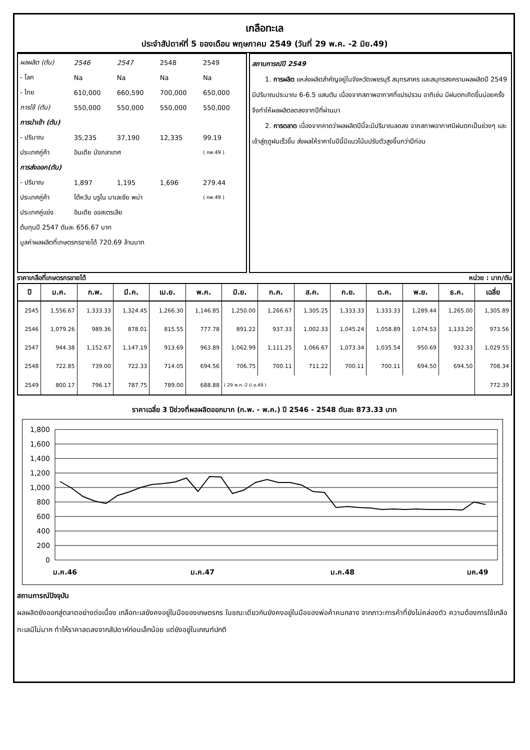เกลือทะเล
ประจำสัปดาห์ที่ 5 ของเดือน พฤษภาคม 2549 (วันที่ 29 พ.ค. -2 มิย.49)
| ผลผลิต (ตัน) | 2546 | 2547 | 2548 | 2549 |
| - โลก | Na | Na | Na | Na |
| - ไทย | 610,000 | 660,590 | 700,000 | 650,000 |
| การใช้ (ตัน) | 550,000 | 550,000 | 550,000 | 550,000 |
| การนำเข้า (ตัน) | | | | |
| - ปริมาณ | 35,235 | 37,190 | 12,335 | 99.19 |
| ประเทศคู่ค้า | อินเดีย บังกลาเทศ | | | ( กพ.49 ) |
| การส่งออก(ตัน) | | | | |
| - ปริมาณ | 1,897 | 1,195 | 1,696 | 279.44 |
| ประเทศคู่ค้า | ไต้หวัน บรูไน มาเลเซีย พม่า | | | ( กพ.49 ) |
| ประเทศคู่แข่ง | อินเดีย ออสเตรเลีย | | | |
| ต้นทุนปี 2547 ตันละ 656.67 บาท | | | | |
| มูลค่าผลผลิตที่เกษตรกรขายได้ 720.69 ล้านบาท | | | | |
สถานการณ์ปี 2549
  1. การผลิต แหล่งผลิตสำคัญอยู่ในจังหวัดเพชรบุรี สมุทรสาคร และสมุทรสงครามผลผลิตปี 2549 มีปริมาณประมาณ 6-6.5 แสนตัน เนื่องจากสภาพอากาศที่แปรปรวน อาทิเช่น มีฝนตกเกิดขึ้นบ่อยครั้งจึงทำให้ผลผลิตลดลงจากปีที่ผ่านมา
  2. การตลาด เนื่องจากคาดว่าผลผลิตปีนี้จะมีปริมาณลดลง จากสภาพอากาศมีฝนตกเป็นช่วงๆ และเข้าสู่ฤดูฝนเร็วขึ้น ส่งผลให้ราคาในปีนี้มีแนวโน้มปรับตัวสูงขึ้นกว่าปีก่อน
ราคาเกลือที่เกษตรกรขายได้ หน่วย : บาท/ตัน
| ปี | ม.ค. | ก.พ. | มี.ค. | เม.ย. | พ.ค. | มิ.ย. | ก.ค. | ส.ค. | ก.ย. | ต.ค. | พ.ย. | ธ.ค. | เฉลี่ย |
| --- | --- | --- | --- | --- | --- | --- | --- | --- | --- | --- | --- | --- | --- |
| 2545 | 1,556.67 | 1,333.33 | 1,324.45 | 1,266.30 | 1,146.85 | 1,250.00 | 1,266.67 | 1,305.25 | 1,333.33 | 1,333.33 | 1,289.44 | 1,265.00 | 1,305.89 |
| 2546 | 1,079.26 | 989.36 | 878.01 | 815.55 | 777.78 | 891.22 | 937.33 | 1,002.33 | 1,045.24 | 1,058.89 | 1,074.53 | 1,133.20 | 973.56 |
| 2547 | 944.38 | 1,152.67 | 1,147.19 | 913.69 | 963.89 | 1,062.99 | 1,111.25 | 1,066.67 | 1,073.34 | 1,035.54 | 950.69 | 932.33 | 1,029.55 |
| 2548 | 722.85 | 739.00 | 722.33 | 714.05 | 694.56 | 706.75 | 700.11 | 711.22 | 700.11 | 700.11 | 694.50 | 694.50 | 708.34 |
| 2549 | 800.17 | 796.17 | 787.75 | 789.00 | 688.88 | ( 29 พ.ค.-2 มิ.ย.49 ) | | | | | | | 772.39 |
ราคาเฉลี่ย 3 ปีช่วงที่ผลผลิตออกมาก (ก.พ. - พ.ค.) ปี 2546 - 2548 ตันละ 873.33 บาท
1,800
1,600
1,400
1,200
1,000
800
600
400
200
0
ม.ค.46
ม.ค.47
ม.ค.48
มค.49
สถานการณ์ปัจจุบัน
ผลผลิตยังออกสู่ตลาดอย่างต่อเนื่อง เกลือทะเลยังคงอยู่ในมือของเกษตรกร ในขณะเดียวกันยังคงอยู่ในมือของพ่อค้าคนกลาง จากภาวะการค้าที่ยังไม่คล่องตัว ความต้องการใช้เกลือทะเลมีไม่มาก ทำให้ราคาลดลงจากสัปดาห์ก่อนเล็กน้อย แต่ยังอยู่ในเกณฑ์ปกติ